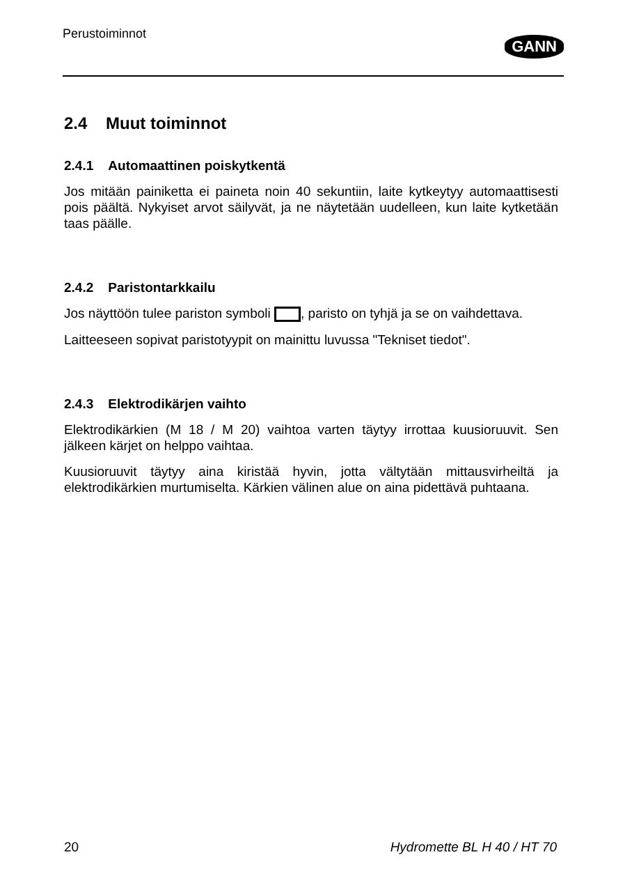Perustoiminnot
GANN
2.4 Muut toiminnot
2.4.1 Automaattinen poiskytkentä
Jos mitään painiketta ei paineta noin 40 sekuntiin, laite kytkeytyy automaattisesti pois päältä. Nykyiset arvot säilyvät, ja ne näytetään uudelleen, kun laite kytketään taas päälle.
2.4.2 Paristontarkkailu
Jos näyttöön tulee pariston symboli , paristo on tyhjä ja se on vaihdettava.
Laitteeseen sopivat paristotyypit on mainittu luvussa "Tekniset tiedot".
2.4.3 Elektrodikärjen vaihto
Elektrodikärkien (M 18 / M 20) vaihtoa varten täytyy irrottaa kuusioruuvit. Sen jälkeen kärjet on helppo vaihtaa.
Kuusioruuvit täytyy aina kiristää hyvin, jotta vältytään mittausvirheiltä ja elektrodikärkien murtumiselta. Kärkien välinen alue on aina pidettävä puhtaana.
20 Hydromette BL H 40 / HT 70